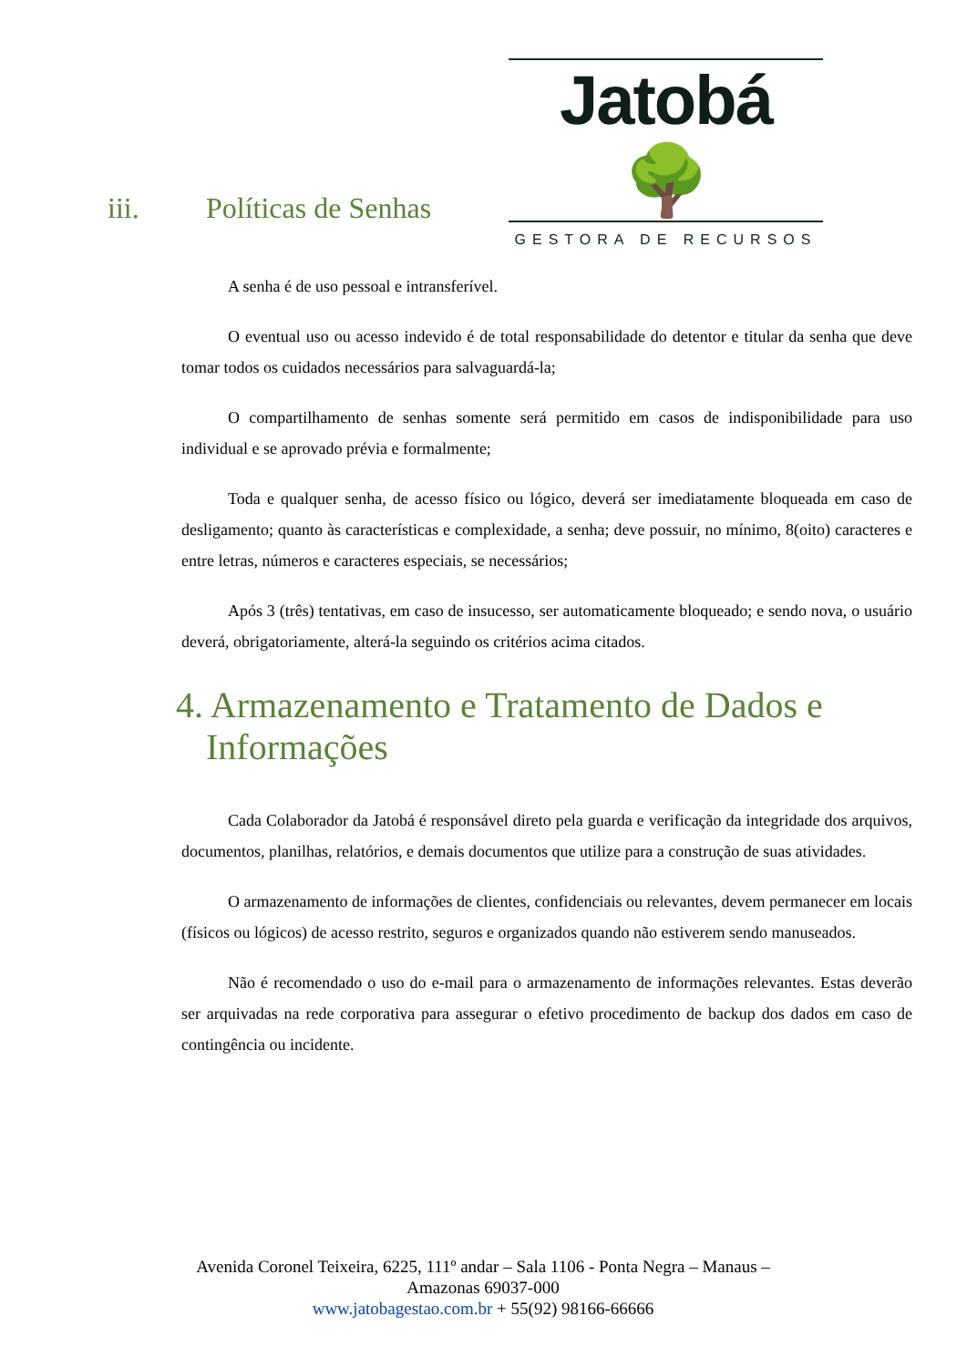Jatobá 🌳
GESTORA DE RECURSOS
iii. Políticas de Senhas
A senha é de uso pessoal e intransferível.
O eventual uso ou acesso indevido é de total responsabilidade do detentor e titular da senha que deve tomar todos os cuidados necessários para salvaguardá-la;
O compartilhamento de senhas somente será permitido em casos de indisponibilidade para uso individual e se aprovado prévia e formalmente;
Toda e qualquer senha, de acesso físico ou lógico, deverá ser imediatamente bloqueada em caso de desligamento; quanto às características e complexidade, a senha; deve possuir, no mínimo, 8(oito) caracteres e entre letras, números e caracteres especiais, se necessários;
Após 3 (três) tentativas, em caso de insucesso, ser automaticamente bloqueado; e sendo nova, o usuário deverá, obrigatoriamente, alterá-la seguindo os critérios acima citados.
4. Armazenamento e Tratamento de Dados e Informações
Cada Colaborador da Jatobá é responsável direto pela guarda e verificação da integridade dos arquivos, documentos, planilhas, relatórios, e demais documentos que utilize para a construção de suas atividades.
O armazenamento de informações de clientes, confidenciais ou relevantes, devem permanecer em locais (físicos ou lógicos) de acesso restrito, seguros e organizados quando não estiverem sendo manuseados.
Não é recomendado o uso do e-mail para o armazenamento de informações relevantes. Estas deverão ser arquivadas na rede corporativa para assegurar o efetivo procedimento de backup dos dados em caso de contingência ou incidente.
Avenida Coronel Teixeira, 6225, 111º andar – Sala 1106 - Ponta Negra – Manaus – Amazonas 69037-000
www.jatobagestao.com.br + 55(92) 98166-66666